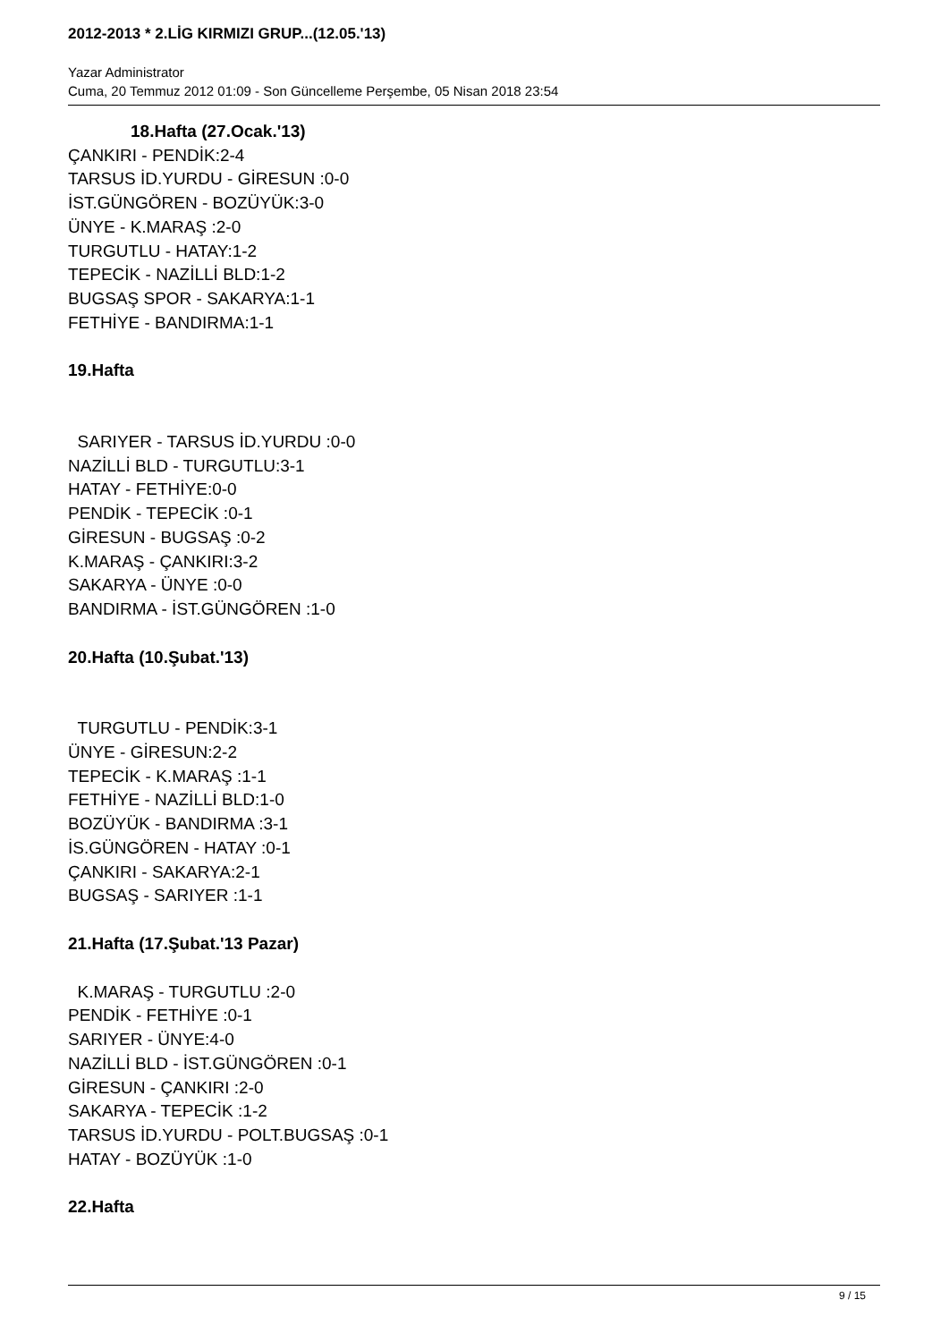2012-2013 * 2.LİG KIRMIZI GRUP...(12.05.'13)
Yazar Administrator
Cuma, 20 Temmuz 2012 01:09 - Son Güncelleme Perşembe, 05 Nisan 2018 23:54
18.Hafta (27.Ocak.'13)
ÇANKIRI - PENDİK:2-4
TARSUS İD.YURDU - GİRESUN :0-0
İST.GÜNGÖREN - BOZÜYÜK:3-0
ÜNYE - K.MARAŞ :2-0
TURGUTLU - HATAY:1-2
TEPECİK - NAZİLLİ BLD:1-2
BUGSAŞ SPOR - SAKARYA:1-1
FETHİYE - BANDIRMA:1-1
19.Hafta
SARIYER - TARSUS İD.YURDU :0-0
NAZİLLİ BLD - TURGUTLU:3-1
HATAY - FETHİYE:0-0
PENDİK - TEPECİK :0-1
GİRESUN - BUGSAŞ :0-2
K.MARAŞ - ÇANKIRI:3-2
SAKARYA - ÜNYE :0-0
BANDIRMA - İST.GÜNGÖREN :1-0
20.Hafta (10.Şubat.'13)
TURGUTLU - PENDİK:3-1
ÜNYE - GİRESUN:2-2
TEPECİK - K.MARAŞ :1-1
FETHİYE - NAZİLLİ BLD:1-0
BOZÜYÜK - BANDIRMA :3-1
İS.GÜNGÖREN - HATAY :0-1
ÇANKIRI - SAKARYA:2-1
BUGSAŞ - SARIYER :1-1
21.Hafta (17.Şubat.'13 Pazar)
K.MARAŞ - TURGUTLU :2-0
PENDİK - FETHİYE :0-1
SARIYER - ÜNYE:4-0
NAZİLLİ BLD - İST.GÜNGÖREN :0-1
GİRESUN - ÇANKIRI :2-0
SAKARYA - TEPECİK :1-2
TARSUS İD.YURDU - POLT.BUGSAŞ :0-1
HATAY - BOZÜYÜK :1-0
22.Hafta
9 / 15